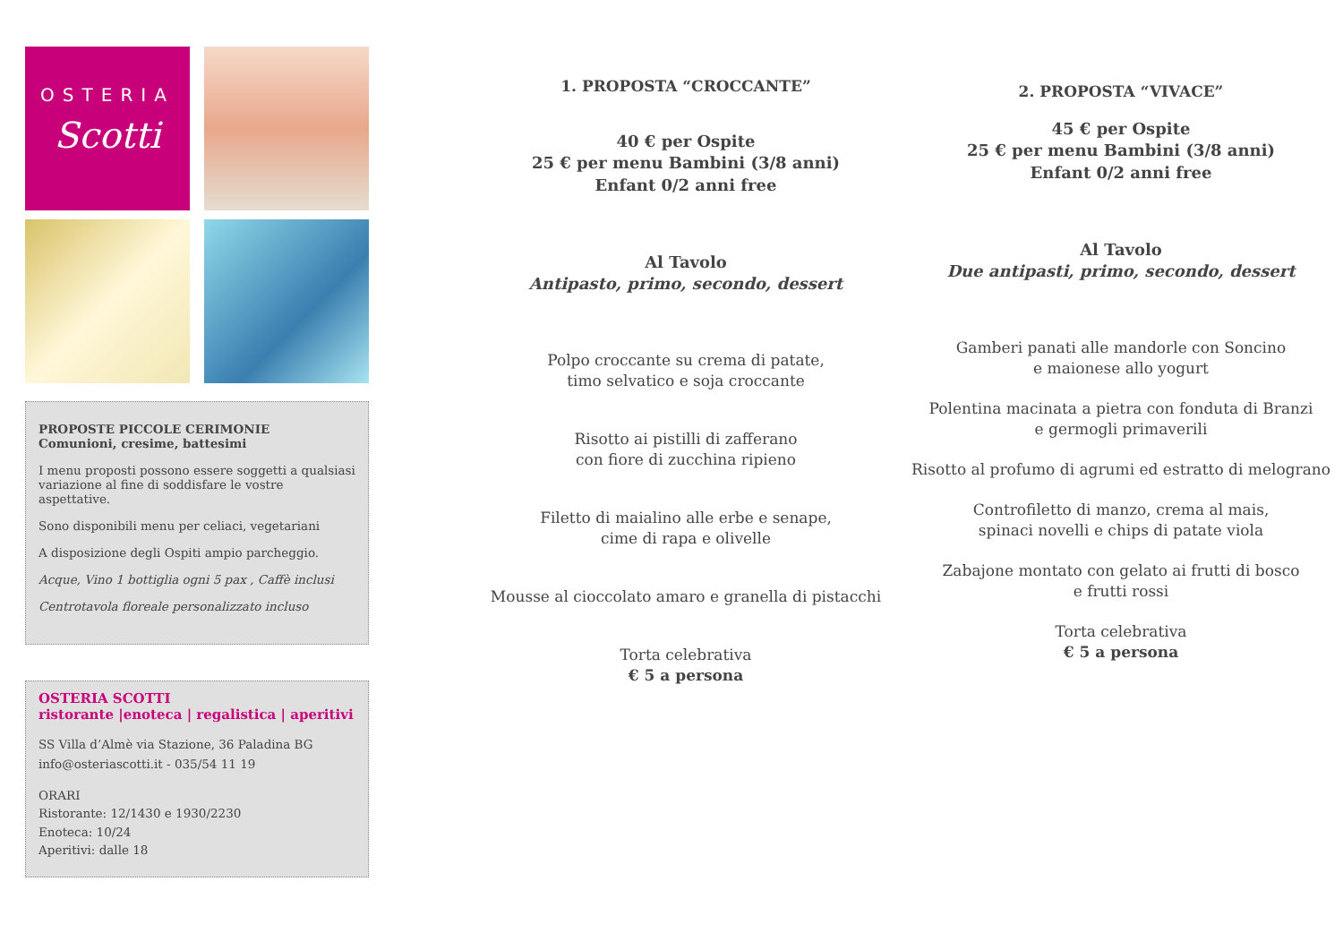OSTERIA
Scotti
PROPOSTE PICCOLE CERIMONIE
Comunioni, cresime, battesimi
I menu proposti possono essere soggetti a qualsiasi variazione al fine di soddisfare le vostre aspettative.
Sono disponibili menu per celiaci, vegetariani
A disposizione degli Ospiti ampio parcheggio.
Acque, Vino 1 bottiglia ogni 5 pax , Caffè inclusi
Centrotavola floreale personalizzato incluso
OSTERIA SCOTTI
ristorante |enoteca | regalistica | aperitivi
SS Villa d’Almè via Stazione, 36 Paladina BG
info@osteriascotti.it - 035/54 11 19
ORARI
Ristorante: 12/1430 e 1930/2230
Enoteca: 10/24
Aperitivi: dalle 18
1. PROPOSTA “CROCCANTE”
40 € per Ospite
25 € per menu Bambini (3/8 anni)
Enfant 0/2 anni free
Al Tavolo
Antipasto, primo, secondo, dessert
Polpo croccante su crema di patate,
timo selvatico e soja croccante
Risotto ai pistilli di zafferano
con fiore di zucchina ripieno
Filetto di maialino alle erbe e senape,
cime di rapa e olivelle
Mousse al cioccolato amaro e granella di pistacchi
Torta celebrativa
€ 5 a persona
2. PROPOSTA “VIVACE”
45 € per Ospite
25 € per menu Bambini (3/8 anni)
Enfant 0/2 anni free
Al Tavolo
Due antipasti, primo, secondo, dessert
Gamberi panati alle mandorle con Soncino
e maionese allo yogurt
Polentina macinata a pietra con fonduta di Branzi
e germogli primaverili
Risotto al profumo di agrumi ed estratto di melograno
Controfiletto di manzo, crema al mais,
spinaci novelli e chips di patate viola
Zabajone montato con gelato ai frutti di bosco
e frutti rossi
Torta celebrativa
€ 5 a persona